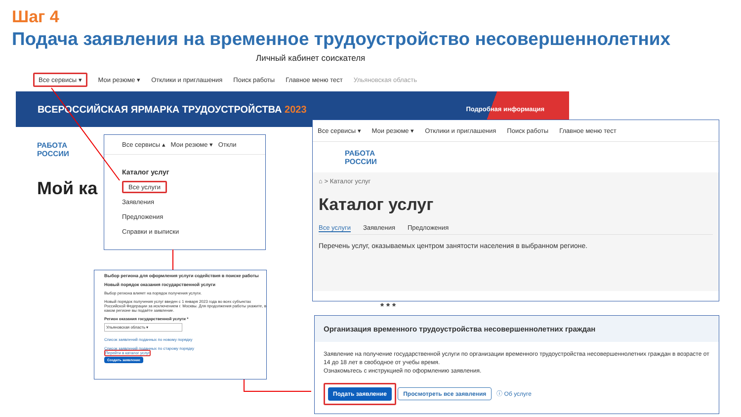Шаг 4
Подача заявления на временное трудоустройство несовершеннолетних
Личный кабинет соискателя
Все сервисы ▾ Мои резюме ▾ Отклики и приглашения Поиск работы Главное меню тест Ульяновская область
ВСЕРОССИЙСКАЯ ЯРМАРКА ТРУДОУСТРОЙСТВА 2023 Подробная информация
РАБОТА
РОССИИ
Мой ка
Все сервисы ▴ Мои резюме ▾ Откли
Каталог услуг
Все услуги
Заявления
Предложения
Справки и выписки
Выбор региона для оформления услуги содействия в поиске работы
Новый порядок оказания государственной услуги
Выбор региона влияет на порядок получения услуги.
Новый порядок получения услуг введен с 1 января 2023 года во всех субъектах Российской Федерации за исключением г. Москвы. Для продолжения работы укажите, в каком регионе вы подаёте заявление.
Регион оказания государственной услуги *
Ульяновская область ▾
Список заявлений поданных по новому порядку
Список заявлений поданных по старому порядку
Перейти в каталог услуг
Создать заявление
Все сервисы ▾ Мои резюме ▾ Отклики и приглашения Поиск работы Главное меню тест
РАБОТА
РОССИИ
⌂ > Каталог услуг
Каталог услуг
Все услуги Заявления Предложения
Перечень услуг, оказываемых центром занятости населения в выбранном регионе.
* * *
Организация временного трудоустройства несовершеннолетних граждан
Заявление на получение государственной услуги по организации временного трудоустройства несовершеннолетних граждан в возрасте от 14 до 18 лет в свободное от учебы время.
Ознакомьтесь с инструкцией по оформлению заявления.
Подать заявление Просмотреть все заявления ⓘ Об услуге